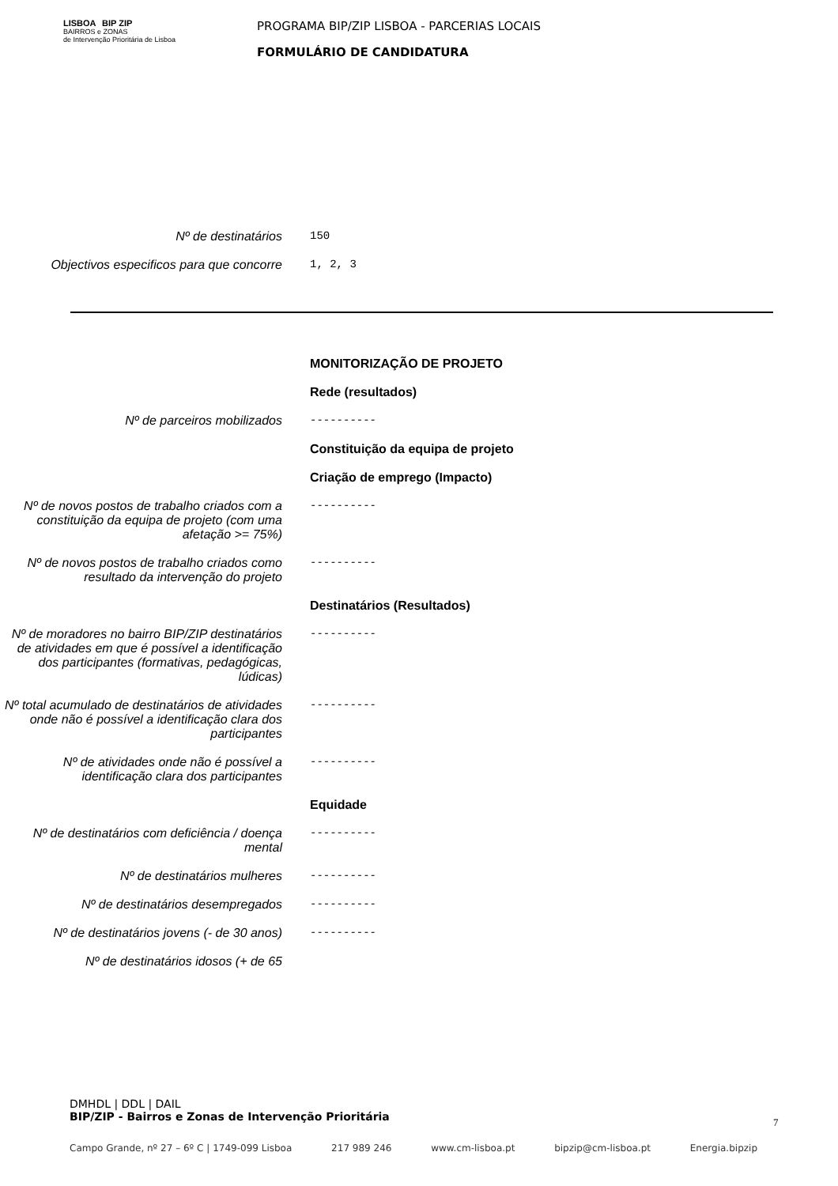LISBOA BIP ZIP
BAIRROS e ZONAS
de Intervenção Prioritária de Lisboa
PROGRAMA BIP/ZIP LISBOA - PARCERIAS LOCAIS
FORMULÁRIO DE CANDIDATURA
Nº de destinatários
150
Objectivos especificos para que concorre
1, 2, 3
MONITORIZAÇÃO DE PROJETO
Rede (resultados)
Nº de parceiros mobilizados
----------
Constituição da equipa de projeto
Criação de emprego (Impacto)
Nº de novos postos de trabalho criados com a constituição da equipa de projeto (com uma afetação >= 75%)
----------
Nº de novos postos de trabalho criados como resultado da intervenção do projeto
----------
Destinatários (Resultados)
Nº de moradores no bairro BIP/ZIP destinatários de atividades em que é possível a identificação dos participantes (formativas, pedagógicas, lúdicas)
----------
Nº total acumulado de destinatários de atividades onde não é possível a identificação clara dos participantes
----------
Nº de atividades onde não é possível a identificação clara dos participantes
----------
Equidade
Nº de destinatários com deficiência / doença mental
----------
Nº de destinatários mulheres
----------
Nº de destinatários desempregados
----------
Nº de destinatários jovens (- de 30 anos)
----------
Nº de destinatários idosos (+ de 65
DMHDL | DDL | DAIL
BIP/ZIP - Bairros e Zonas de Intervenção Prioritária
7
Campo Grande, nº 27 – 6º C | 1749-099 Lisboa 217 989 246 www.cm-lisboa.pt bipzip@cm-lisboa.pt Energia.bipzip